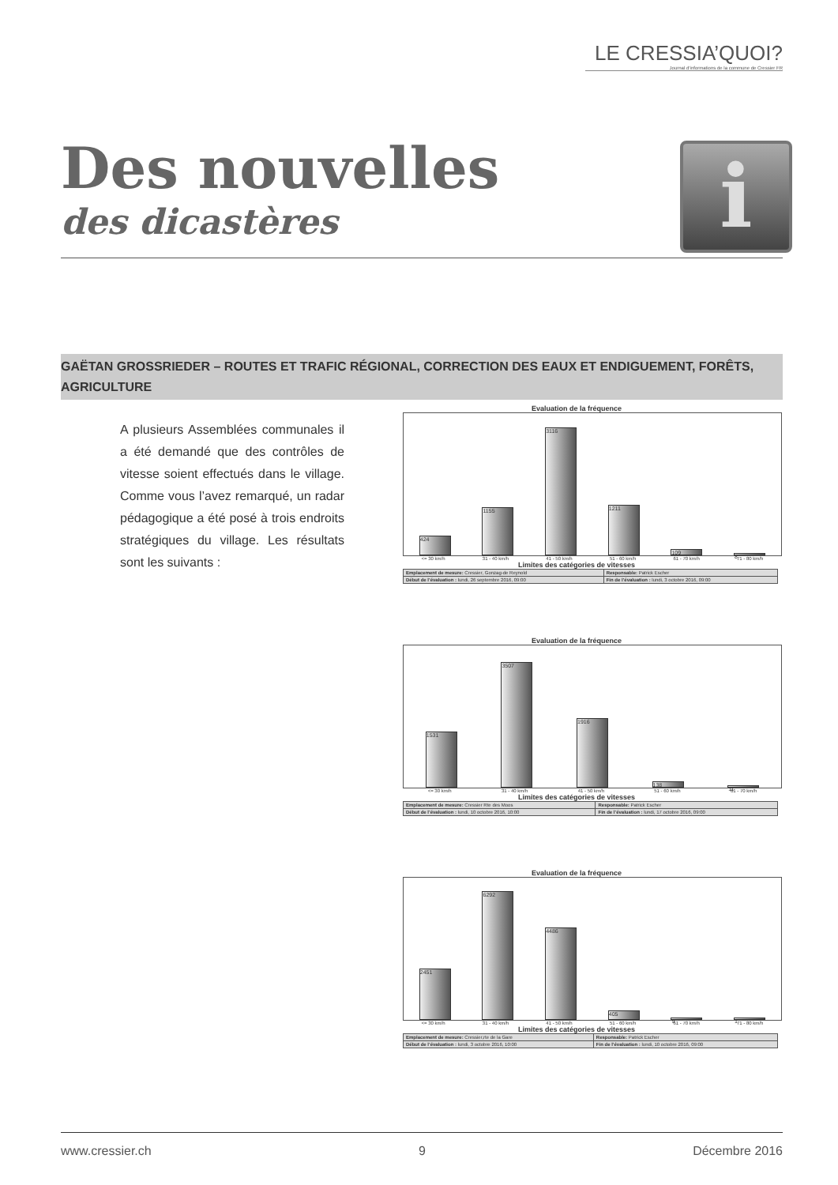LE CRESSIA’QUOI?
Journal d’informations de la commune de Cressier FR
Des nouvelles
des dicastères
i
GAËTAN GROSSRIEDER – ROUTES ET TRAFIC RÉGIONAL, CORRECTION DES EAUX ET ENDIGUEMENT, FORÊTS, AGRICULTURE
A plusieurs Assemblées communales il a été demandé que des contrôles de vitesse soient effectués dans le village. Comme vous l’avez remarqué, un radar pédagogique a été posé à trois endroits stratégiques du village. Les résultats sont les suivants :
Evaluation de la fréquence
424
1155
3116
1211
109
8
<= 30 km/h 31 - 40 km/h 41 - 50 km/h 51 - 60 km/h 61 - 70 km/h 71 - 80 km/h
Limites des catégories de vitesses
| Emplacement de mesure: Cressier, Gonzag-de Reynold | Responsable: Patrick Escher |
| Début de l’évaluation : lundi, 26 septembre 2016, 09:00 | Fin de l’évaluation : lundi, 3 octobre 2016, 09:00 |
Evaluation de la fréquence
1531
3507
1916
138
11
<= 30 km/h 31 - 40 km/h 41 - 50 km/h 51 - 60 km/h 61 - 70 km/h
Limites des catégories de vitesses
| Emplacement de mesure: Cressier Rte des Moos | Responsable: Patrick Escher |
| Début de l’évaluation : lundi, 10 octobre 2016, 10:00 | Fin de l’évaluation : lundi, 17 octobre 2016, 09:00 |
Evaluation de la fréquence
2451
6292
4486
405
9
1
<= 30 km/h 31 - 40 km/h 41 - 50 km/h 51 - 60 km/h 61 - 70 km/h 71 - 80 km/h
Limites des catégories de vitesses
| Emplacement de mesure: Cressier,rte de la Gare | Responsable: Patrick Escher |
| Début de l’évaluation : lundi, 3 octobre 2016, 10:00 | Fin de l’évaluation : lundi, 10 octobre 2016, 09:00 |
www.cressier.ch 9 Décembre 2016